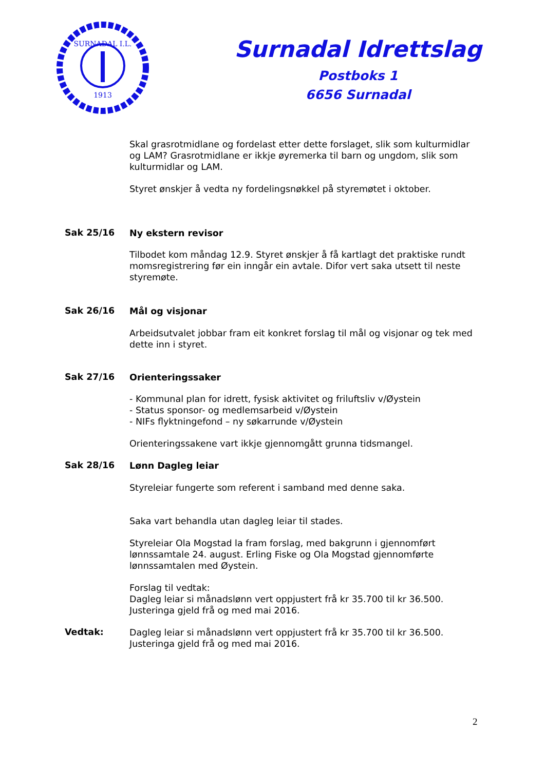SURNADAL I.L.
1913
Surnadal Idrettslag
Postboks 1
6656 Surnadal
Skal grasrotmidlane og fordelast etter dette forslaget, slik som kulturmidlar og LAM? Grasrotmidlane er ikkje øyremerka til barn og ungdom, slik som kulturmidlar og LAM.
Styret ønskjer å vedta ny fordelingsnøkkel på styremøtet i oktober.
Sak 25/16
Ny ekstern revisor
Tilbodet kom måndag 12.9. Styret ønskjer å få kartlagt det praktiske rundt momsregistrering før ein inngår ein avtale. Difor vert saka utsett til neste styremøte.
Sak 26/16
Mål og visjonar
Arbeidsutvalet jobbar fram eit konkret forslag til mål og visjonar og tek med dette inn i styret.
Sak 27/16
Orienteringssaker
- Kommunal plan for idrett, fysisk aktivitet og friluftsliv v/Øystein
- Status sponsor- og medlemsarbeid v/Øystein
- NIFs flyktningefond – ny søkarrunde v/Øystein
Orienteringssakene vart ikkje gjennomgått grunna tidsmangel.
Sak 28/16
Lønn Dagleg leiar
Styreleiar fungerte som referent i samband med denne saka.
Saka vart behandla utan dagleg leiar til stades.
Styreleiar Ola Mogstad la fram forslag, med bakgrunn i gjennomført lønnssamtale 24. august. Erling Fiske og Ola Mogstad gjennomførte lønnssamtalen med Øystein.
Forslag til vedtak:
Dagleg leiar si månadslønn vert oppjustert frå kr 35.700 til kr 36.500. Justeringa gjeld frå og med mai 2016.
Vedtak:
Dagleg leiar si månadslønn vert oppjustert frå kr 35.700 til kr 36.500. Justeringa gjeld frå og med mai 2016.
2